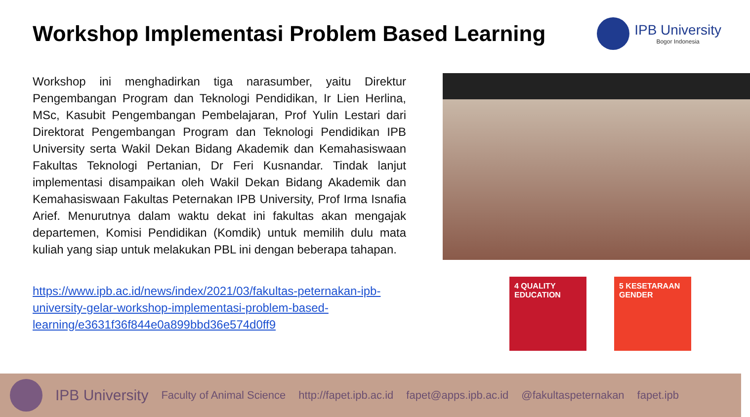Workshop Implementasi Problem Based Learning
IPB University
Bogor Indonesia
Workshop ini menghadirkan tiga narasumber, yaitu Direktur Pengembangan Program dan Teknologi Pendidikan, Ir Lien Herlina, MSc, Kasubit Pengembangan Pembelajaran, Prof Yulin Lestari dari Direktorat Pengembangan Program dan Teknologi Pendidikan IPB University serta Wakil Dekan Bidang Akademik dan Kemahasiswaan Fakultas Teknologi Pertanian, Dr Feri Kusnandar. Tindak lanjut implementasi disampaikan oleh Wakil Dekan Bidang Akademik dan Kemahasiswaan Fakultas Peternakan IPB University, Prof Irma Isnafia Arief. Menurutnya dalam waktu dekat ini fakultas akan mengajak departemen, Komisi Pendidikan (Komdik) untuk memilih dulu mata kuliah yang siap untuk melakukan PBL ini dengan beberapa tahapan.
https://www.ipb.ac.id/news/index/2021/03/fakultas-peternakan-ipb-university-gelar-workshop-implementasi-problem-based-learning/e3631f36f844e0a899bbd36e574d0ff9
4 QUALITY EDUCATION
5 KESETARAAN GENDER
IPB University Faculty of Animal Science http://fapet.ipb.ac.id fapet@apps.ipb.ac.id @fakultaspeternakan fapet.ipb